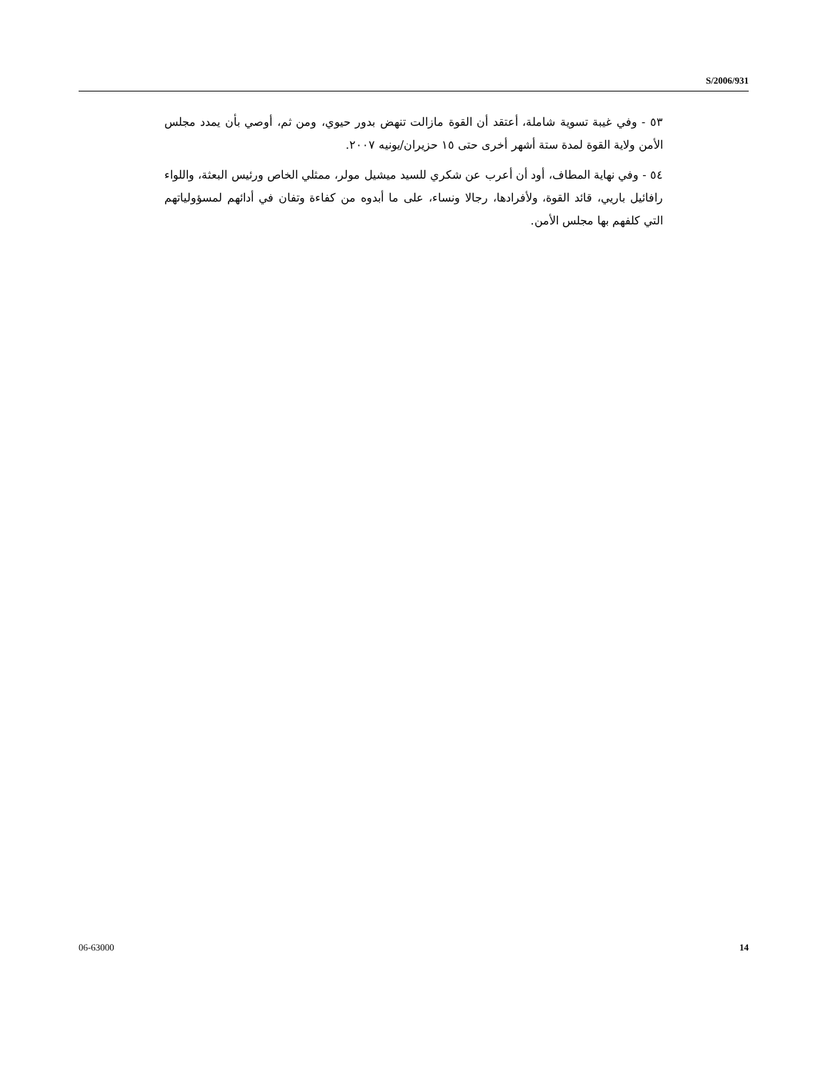S/2006/931
٥٣ - وفي غيبة تسوية شاملة، أعتقد أن القوة مازالت تنهض بدور حيوي، ومن ثم، أوصي بأن يمدد مجلس الأمن ولاية القوة لمدة ستة أشهر أخرى حتى ١٥ حزيران/يونيه ٢٠٠٧.
٥٤ - وفي نهاية المطاف، أود أن أعرب عن شكري للسيد ميشيل مولر، ممثلي الخاص ورئيس البعثة، واللواء رافائيل باريي، قائد القوة، ولأفرادها، رجالا ونساء، على ما أبدوه من كفاءة وتفان في أدائهم لمسؤولياتهم التي كلفهم بها مجلس الأمن.
06-63000 14